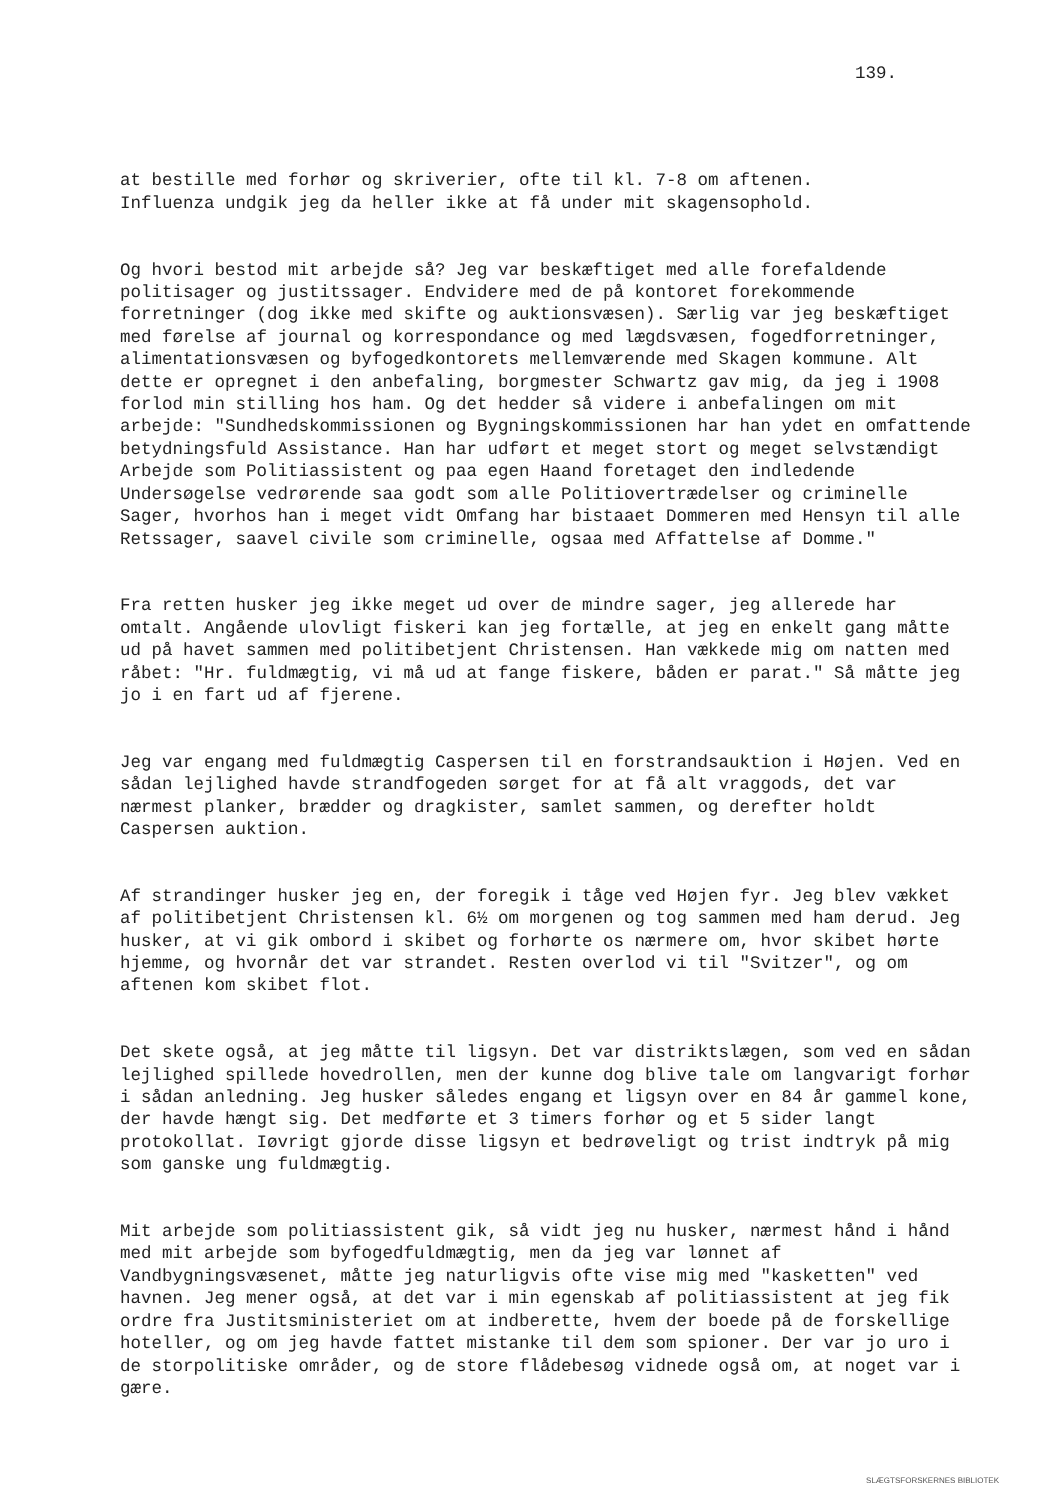139.
at bestille med forhør og skriverier, ofte til kl. 7-8 om aftenen. Influenza undgik jeg da heller ikke at få under mit skagensophold.
Og hvori bestod mit arbejde så? Jeg var beskæftiget med alle forefaldende politisager og justitssager. Endvidere med de på kontoret forekommende forretninger (dog ikke med skifte og auktionsvæsen). Særlig var jeg beskæftiget med førelse af journal og korrespondance og med lægdsvæsen, fogedforretninger, alimentationsvæsen og byfogedkontorets mellemværende med Skagen kommune. Alt dette er opregnet i den anbefaling, borgmester Schwartz gav mig, da jeg i 1908 forlod min stilling hos ham. Og det hedder så videre i anbefalingen om mit arbejde: "Sundhedskommissionen og Bygningskommissionen har han ydet en omfattende betydningsfuld Assistance. Han har udført et meget stort og meget selvstændigt Arbejde som Politiassistent og paa egen Haand foretaget den indledende Undersøgelse vedrørende saa godt som alle Politiovertrædelser og criminelle Sager, hvorhos han i meget vidt Omfang har bistaaet Dommeren med Hensyn til alle Retssager, saavel civile som criminelle, ogsaa med Affattelse af Domme."
Fra retten husker jeg ikke meget ud over de mindre sager, jeg allerede har omtalt. Angående ulovligt fiskeri kan jeg fortælle, at jeg en enkelt gang måtte ud på havet sammen med politibetjent Christensen. Han vækkede mig om natten med råbet: "Hr. fuldmægtig, vi må ud at fange fiskere, båden er parat." Så måtte jeg jo i en fart ud af fjerene.
Jeg var engang med fuldmægtig Caspersen til en forstrandsauktion i Højen. Ved en sådan lejlighed havde strandfogeden sørget for at få alt vraggods, det var nærmest planker, brædder og dragkister, samlet sammen, og derefter holdt Caspersen auktion.
Af strandinger husker jeg en, der foregik i tåge ved Højen fyr. Jeg blev vækket af politibetjent Christensen kl. 6½ om morgenen og tog sammen med ham derud. Jeg husker, at vi gik ombord i skibet og forhørte os nærmere om, hvor skibet hørte hjemme, og hvornår det var strandet. Resten overlod vi til "Svitzer", og om aftenen kom skibet flot.
Det skete også, at jeg måtte til ligsyn. Det var distriktslægen, som ved en sådan lejlighed spillede hovedrollen, men der kunne dog blive tale om langvarigt forhør i sådan anledning. Jeg husker således engang et ligsyn over en 84 år gammel kone, der havde hængt sig. Det medførte et 3 timers forhør og et 5 sider langt protokollat. Iøvrigt gjorde disse ligsyn et bedrøveligt og trist indtryk på mig som ganske ung fuldmægtig.
Mit arbejde som politiassistent gik, så vidt jeg nu husker, nærmest hånd i hånd med mit arbejde som byfogedfuldmægtig, men da jeg var lønnet af Vandbygningsvæsenet, måtte jeg naturligvis ofte vise mig med "kasketten" ved havnen. Jeg mener også, at det var i min egenskab af politiassistent at jeg fik ordre fra Justitsministeriet om at indberette, hvem der boede på de forskellige hoteller, og om jeg havde fattet mistanke til dem som spioner. Der var jo uro i de storpolitiske områder, og de store flådebesøg vidnede også om, at noget var i gære.
SLÆGTSFORSKERNES BIBLIOTEK